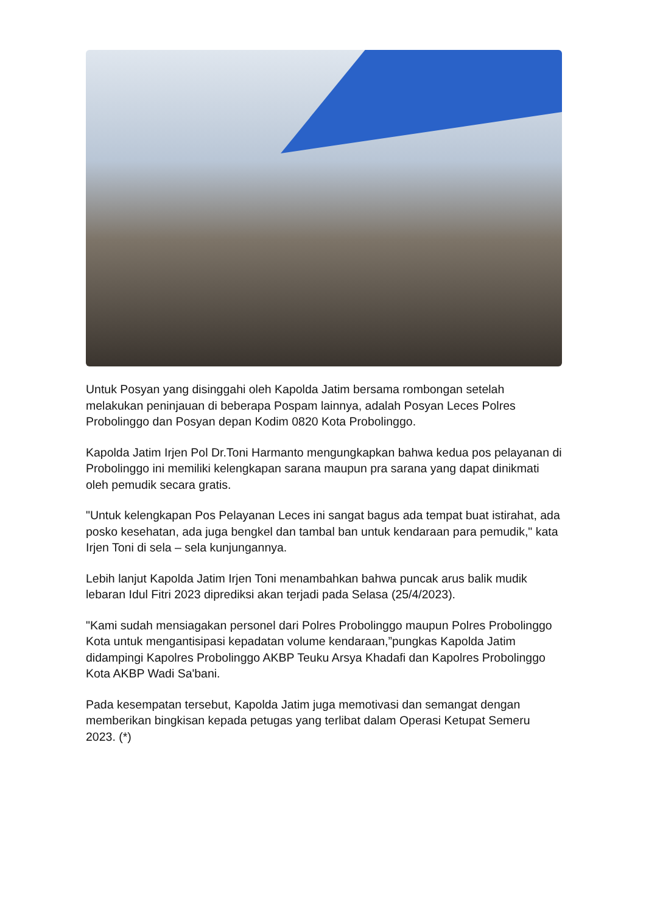Untuk Posyan yang disinggahi oleh Kapolda Jatim bersama rombongan setelah melakukan peninjauan di beberapa Pospam lainnya, adalah Posyan Leces Polres Probolinggo dan Posyan depan Kodim 0820 Kota Probolinggo.
Kapolda Jatim Irjen Pol Dr.Toni Harmanto mengungkapkan bahwa kedua pos pelayanan di Probolinggo ini memiliki kelengkapan sarana maupun pra sarana yang dapat dinikmati oleh pemudik secara gratis.
"Untuk kelengkapan Pos Pelayanan Leces ini sangat bagus ada tempat buat istirahat, ada posko kesehatan, ada juga bengkel dan tambal ban untuk kendaraan para pemudik," kata Irjen Toni di sela – sela kunjungannya.
Lebih lanjut Kapolda Jatim Irjen Toni menambahkan bahwa puncak arus balik mudik lebaran Idul Fitri 2023 diprediksi akan terjadi pada Selasa (25/4/2023).
"Kami sudah mensiagakan personel dari Polres Probolinggo maupun Polres Probolinggo Kota untuk mengantisipasi kepadatan volume kendaraan,”pungkas Kapolda Jatim didampingi Kapolres Probolinggo AKBP Teuku Arsya Khadafi dan Kapolres Probolinggo Kota AKBP Wadi Sa'bani.
Pada kesempatan tersebut, Kapolda Jatim juga memotivasi dan semangat dengan memberikan bingkisan kepada petugas yang terlibat dalam Operasi Ketupat Semeru 2023. (*)